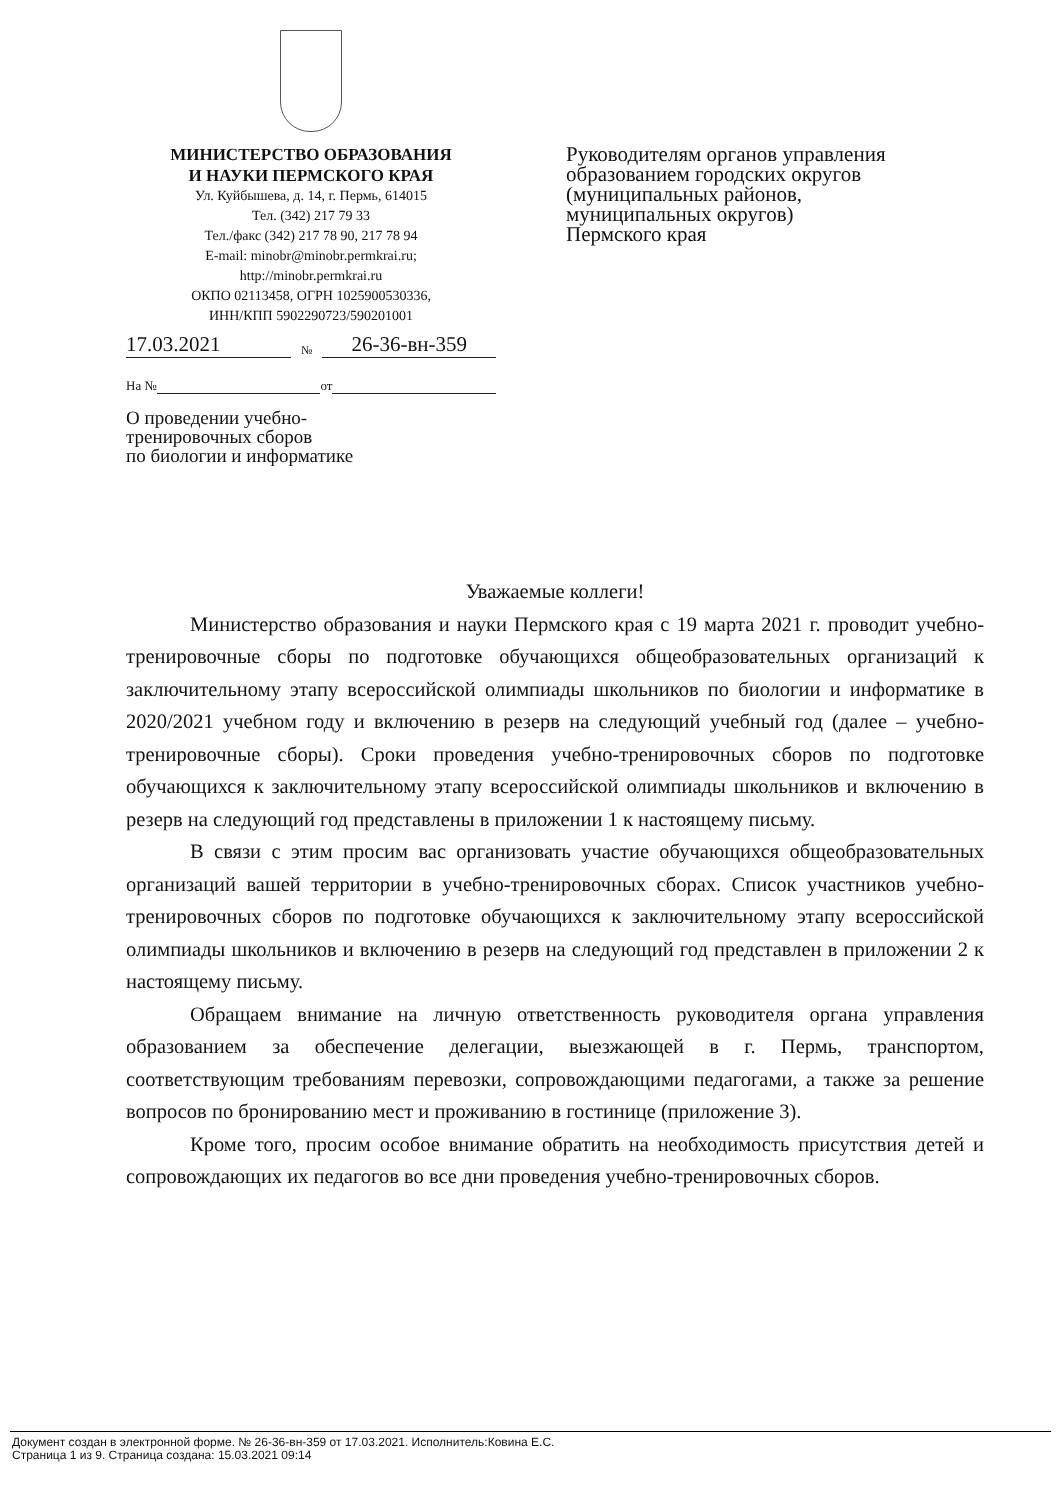МИНИСТЕРСТВО ОБРАЗОВАНИЯ
И НАУКИ ПЕРМСКОГО КРАЯ
Ул. Куйбышева, д. 14, г. Пермь, 614015
Тел. (342) 217 79 33
Тел./факс (342) 217 78 90, 217 78 94
E-mail: minobr@minobr.permkrai.ru;
http://minobr.permkrai.ru
ОКПО 02113458, ОГРН 1025900530336,
ИНН/КПП 5902290723/590201001
17.03.2021 № 26-36-вн-359
На № от
О проведении учебно-
тренировочных сборов
по биологии и информатике
Руководителям органов управления
образованием городских округов
(муниципальных районов,
муниципальных округов)
Пермского края
Уважаемые коллеги!
Министерство образования и науки Пермского края с 19 марта 2021 г. проводит учебно-тренировочные сборы по подготовке обучающихся общеобразовательных организаций к заключительному этапу всероссийской олимпиады школьников по биологии и информатике в 2020/2021 учебном году и включению в резерв на следующий учебный год (далее – учебно-тренировочные сборы). Сроки проведения учебно-тренировочных сборов по подготовке обучающихся к заключительному этапу всероссийской олимпиады школьников и включению в резерв на следующий год представлены в приложении 1 к настоящему письму.
В связи с этим просим вас организовать участие обучающихся общеобразовательных организаций вашей территории в учебно-тренировочных сборах. Список участников учебно-тренировочных сборов по подготовке обучающихся к заключительному этапу всероссийской олимпиады школьников и включению в резерв на следующий год представлен в приложении 2 к настоящему письму.
Обращаем внимание на личную ответственность руководителя органа управления образованием за обеспечение делегации, выезжающей в г. Пермь, транспортом, соответствующим требованиям перевозки, сопровождающими педагогами, а также за решение вопросов по бронированию мест и проживанию в гостинице (приложение 3).
Кроме того, просим особое внимание обратить на необходимость присутствия детей и сопровождающих их педагогов во все дни проведения учебно-тренировочных сборов.
Документ создан в электронной форме. № 26-36-вн-359 от 17.03.2021. Исполнитель:Ковина Е.С.
Страница 1 из 9. Страница создана: 15.03.2021 09:14